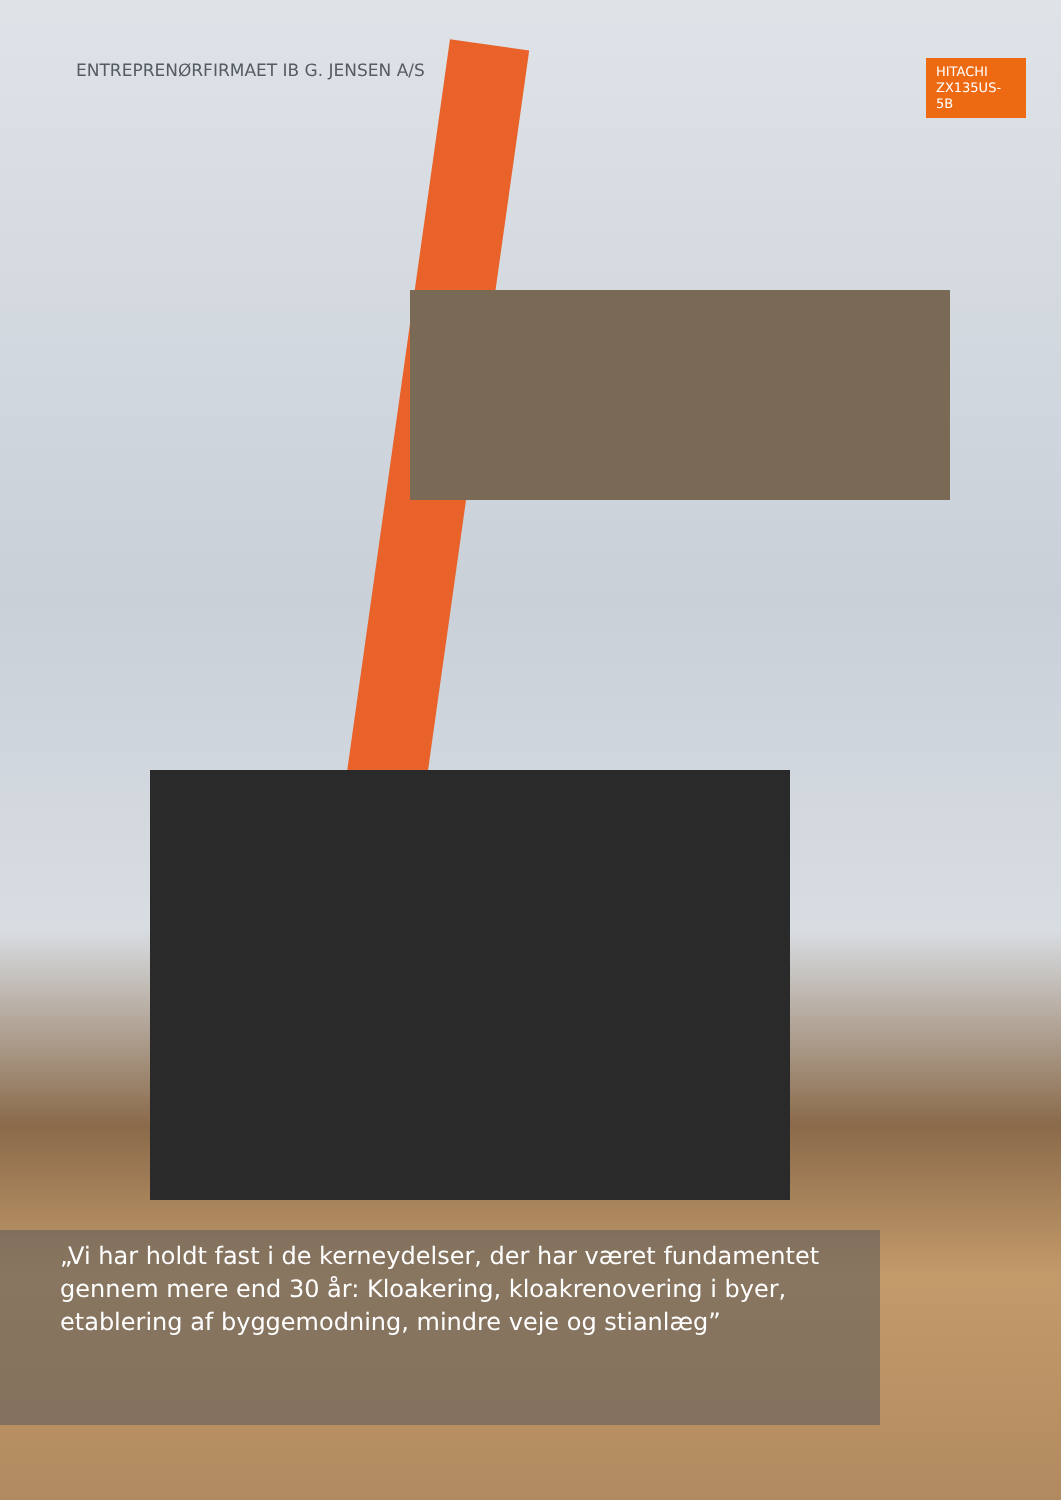ENTREPRENØRFIRMAET IB G. JENSEN A/S
HITACHI
ZX135US-5B
„Vi har holdt fast i de kerneydelser, der har været fundamentet gennem mere end 30 år: Kloakering, kloakrenovering i byer, etablering af byggemodning, mindre veje og stianlæg”